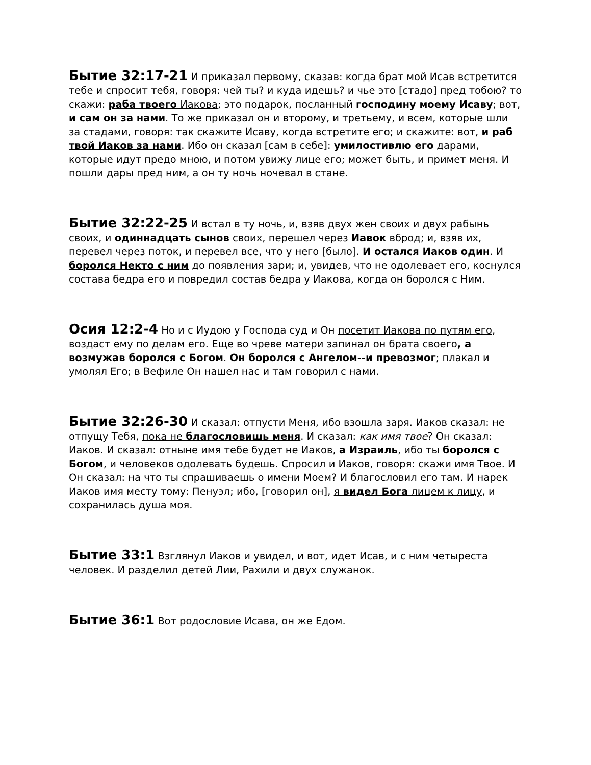Бытие 32:17-21 И приказал первому, сказав: когда брат мой Исав встретится тебе и спросит тебя, говоря: чей ты? и куда идешь? и чье это [стадо] пред тобою? то скажи: раба твоего Иакова; это подарок, посланный господину моему Исаву; вот, и сам он за нами. То же приказал он и второму, и третьему, и всем, которые шли за стадами, говоря: так скажите Исаву, когда встретите его; и скажите: вот, и раб твой Иаков за нами. Ибо он сказал [сам в себе]: умилостивлю его дарами, которые идут предо мною, и потом увижу лице его; может быть, и примет меня. И пошли дары пред ним, а он ту ночь ночевал в стане.
Бытие 32:22-25 И встал в ту ночь, и, взяв двух жен своих и двух рабынь своих, и одиннадцать сынов своих, перешел через Иавок вброд; и, взяв их, перевел через поток, и перевел все, что у него [было]. И остался Иаков один. И боролся Некто с ним до появления зари; и, увидев, что не одолевает его, коснулся состава бедра его и повредил состав бедра у Иакова, когда он боролся с Ним.
Осия 12:2-4 Но и с Иудою у Господа суд и Он посетит Иакова по путям его, воздаст ему по делам его. Еще во чреве матери запинал он брата своего, а возмужав боролся с Богом. Он боролся с Ангелом--и превозмог; плакал и умолял Его; в Вефиле Он нашел нас и там говорил с нами.
Бытие 32:26-30 И сказал: отпусти Меня, ибо взошла заря. Иаков сказал: не отпущу Тебя, пока не благословишь меня. И сказал: как имя твое? Он сказал: Иаков. И сказал: отныне имя тебе будет не Иаков, а Израиль, ибо ты боролся с Богом, и человеков одолевать будешь. Спросил и Иаков, говоря: скажи имя Твое. И Он сказал: на что ты спрашиваешь о имени Моем? И благословил его там. И нарек Иаков имя месту тому: Пенуэл; ибо, [говорил он], я видел Бога лицем к лицу, и сохранилась душа моя.
Бытие 33:1 Взглянул Иаков и увидел, и вот, идет Исав, и с ним четыреста человек. И разделил детей Лии, Рахили и двух служанок.
Бытие 36:1 Вот родословие Исава, он же Едом.